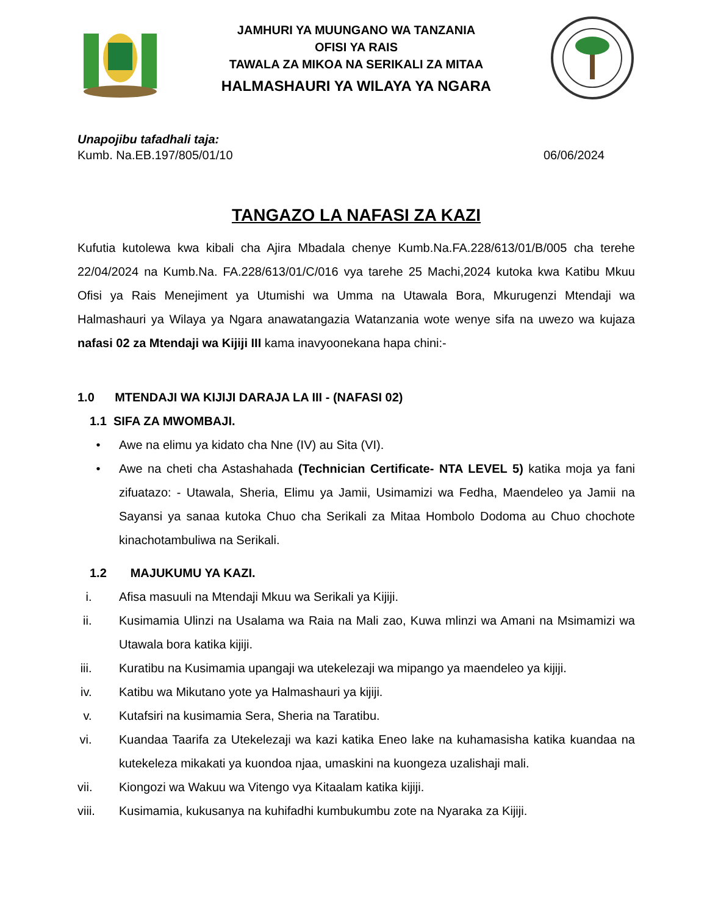JAMHURI YA MUUNGANO WA TANZANIA
OFISI YA RAIS
TAWALA ZA MIKOA NA SERIKALI ZA MITAA
HALMASHAURI YA WILAYA YA NGARA
Unapojibu tafadhali taja:
Kumb. Na.EB.197/805/01/10 06/06/2024
TANGAZO LA NAFASI ZA KAZI
Kufutia kutolewa kwa kibali cha Ajira Mbadala chenye Kumb.Na.FA.228/613/01/B/005 cha terehe 22/04/2024 na Kumb.Na. FA.228/613/01/C/016 vya tarehe 25 Machi,2024 kutoka kwa Katibu Mkuu Ofisi ya Rais Menejiment ya Utumishi wa Umma na Utawala Bora, Mkurugenzi Mtendaji wa Halmashauri ya Wilaya ya Ngara anawatangazia Watanzania wote wenye sifa na uwezo wa kujaza nafasi 02 za Mtendaji wa Kijiji III kama inavyoonekana hapa chini:-
1.0 MTENDAJI WA KIJIJI DARAJA LA III - (NAFASI 02)
1.1 SIFA ZA MWOMBAJI.
• Awe na elimu ya kidato cha Nne (IV) au Sita (VI).
• Awe na cheti cha Astashahada (Technician Certificate- NTA LEVEL 5) katika moja ya fani zifuatazo: - Utawala, Sheria, Elimu ya Jamii, Usimamizi wa Fedha, Maendeleo ya Jamii na Sayansi ya sanaa kutoka Chuo cha Serikali za Mitaa Hombolo Dodoma au Chuo chochote kinachotambuliwa na Serikali.
1.2 MAJUKUMU YA KAZI.
i. Afisa masuuli na Mtendaji Mkuu wa Serikali ya Kijiji.
ii. Kusimamia Ulinzi na Usalama wa Raia na Mali zao, Kuwa mlinzi wa Amani na Msimamizi wa Utawala bora katika kijiji.
iii. Kuratibu na Kusimamia upangaji wa utekelezaji wa mipango ya maendeleo ya kijiji.
iv. Katibu wa Mikutano yote ya Halmashauri ya kijiji.
v. Kutafsiri na kusimamia Sera, Sheria na Taratibu.
vi. Kuandaa Taarifa za Utekelezaji wa kazi katika Eneo lake na kuhamasisha katika kuandaa na kutekeleza mikakati ya kuondoa njaa, umaskini na kuongeza uzalishaji mali.
vii. Kiongozi wa Wakuu wa Vitengo vya Kitaalam katika kijiji.
viii. Kusimamia, kukusanya na kuhifadhi kumbukumbu zote na Nyaraka za Kijiji.